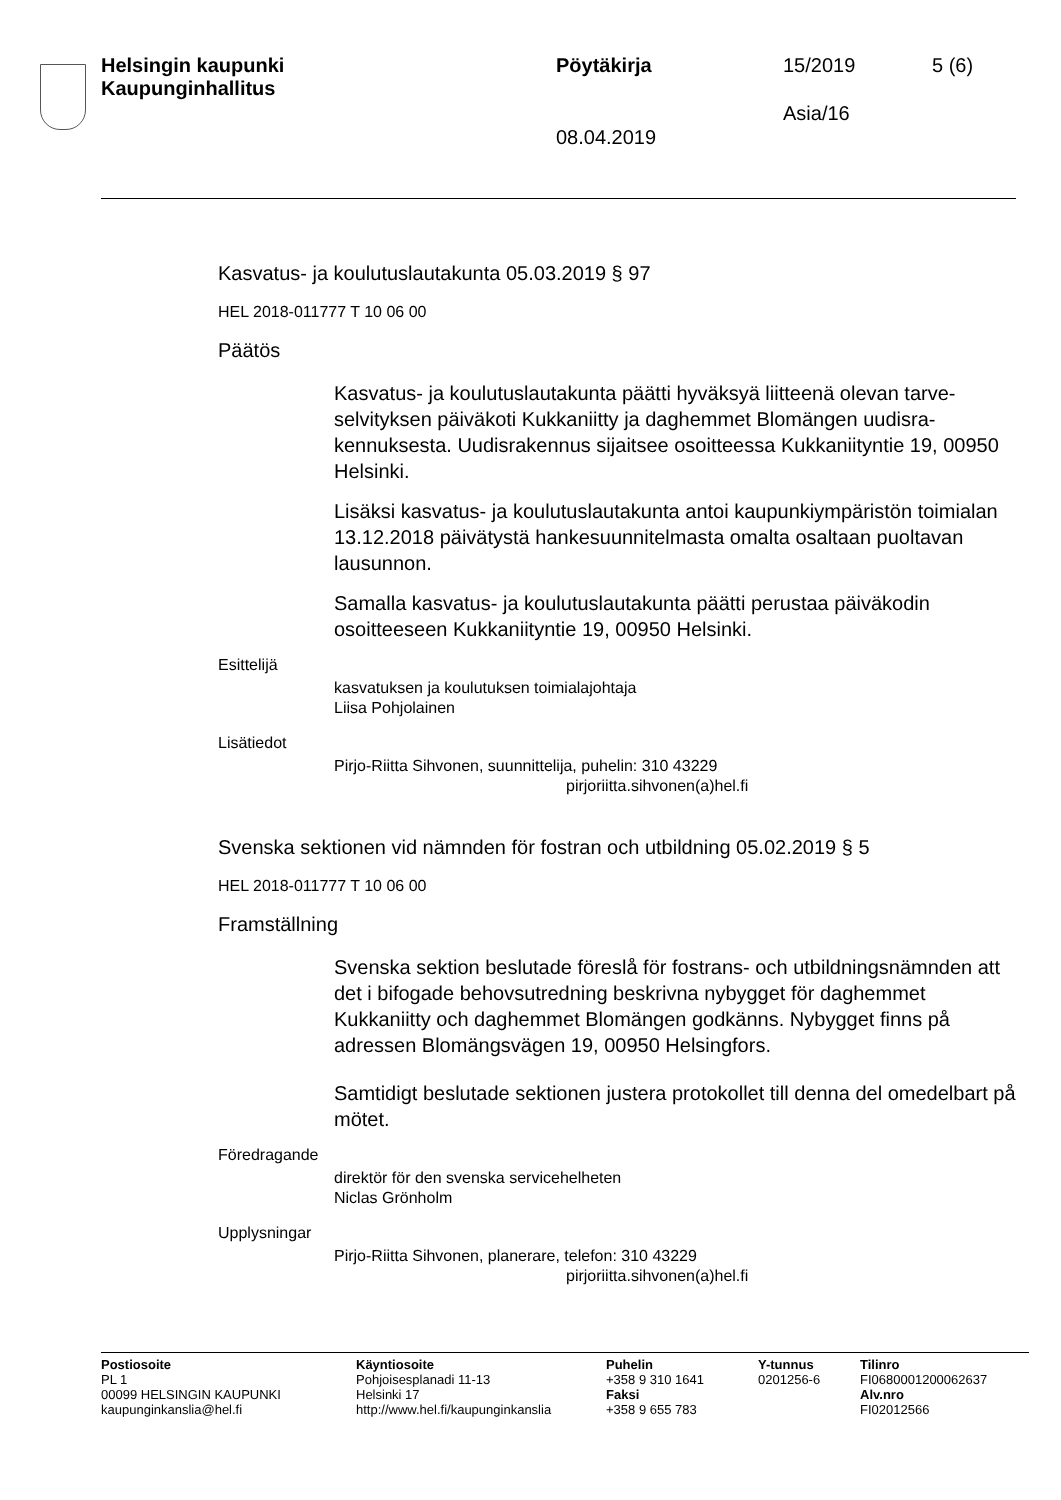Helsingin kaupunki
Kaupunginhallitus
Pöytäkirja 15/2019 5 (6)
Asia/16
08.04.2019
Kasvatus- ja koulutuslautakunta 05.03.2019 § 97
HEL 2018-011777 T 10 06 00
Päätös
Kasvatus- ja koulutuslautakunta päätti hyväksyä liitteenä olevan tarve­selvityksen päiväkoti Kukkaniitty ja daghemmet Blomängen uudisra­kennuksesta. Uudisrakennus sijaitsee osoitteessa Kukkaniityntie 19, 00950 Helsinki.
Lisäksi kasvatus- ja koulutuslautakunta antoi kaupunkiympäristön toi­mialan 13.12.2018 päivätystä hankesuunnitelmasta omalta osaltaan puoltavan lausunnon.
Samalla kasvatus- ja koulutuslautakunta päätti perustaa päiväkodin osoitteeseen Kukkaniityntie 19, 00950 Helsinki.
Esittelijä
kasvatuksen ja koulutuksen toimialajohtaja
Liisa Pohjolainen
Lisätiedot
Pirjo-Riitta Sihvonen, suunnittelija, puhelin: 310 43229
pirjoriitta.sihvonen(a)hel.fi
Svenska sektionen vid nämnden för fostran och utbildning 05.02.2019 § 5
HEL 2018-011777 T 10 06 00
Framställning
Svenska sektion beslutade föreslå för fostrans- och utbildningsnämn­den att det i bifogade behovsutredning beskrivna nybygget för dag­hemmet Kukkaniitty och daghemmet Blomängen godkänns. Nybygget finns på adressen Blomängsvägen 19, 00950 Helsingfors.
Samtidigt beslutade sektionen justera protokollet till denna del omedel­bart på mötet.
Föredragande
direktör för den svenska servicehelheten
Niclas Grönholm
Upplysningar
Pirjo-Riitta Sihvonen, planerare, telefon: 310 43229
pirjoriitta.sihvonen(a)hel.fi
Postiosoite
PL 1
00099 HELSINGIN KAUPUNKI
kaupunginkanslia@hel.fi
Käyntiosoite
Pohjoisesplanadi 11-13
Helsinki 17
http://www.hel.fi/kaupunginkanslia
Puhelin
+358 9 310 1641
Faksi
+358 9 655 783
Y-tunnus
0201256-6
Tilinro
FI0680001200062637
Alv.nro
FI02012566